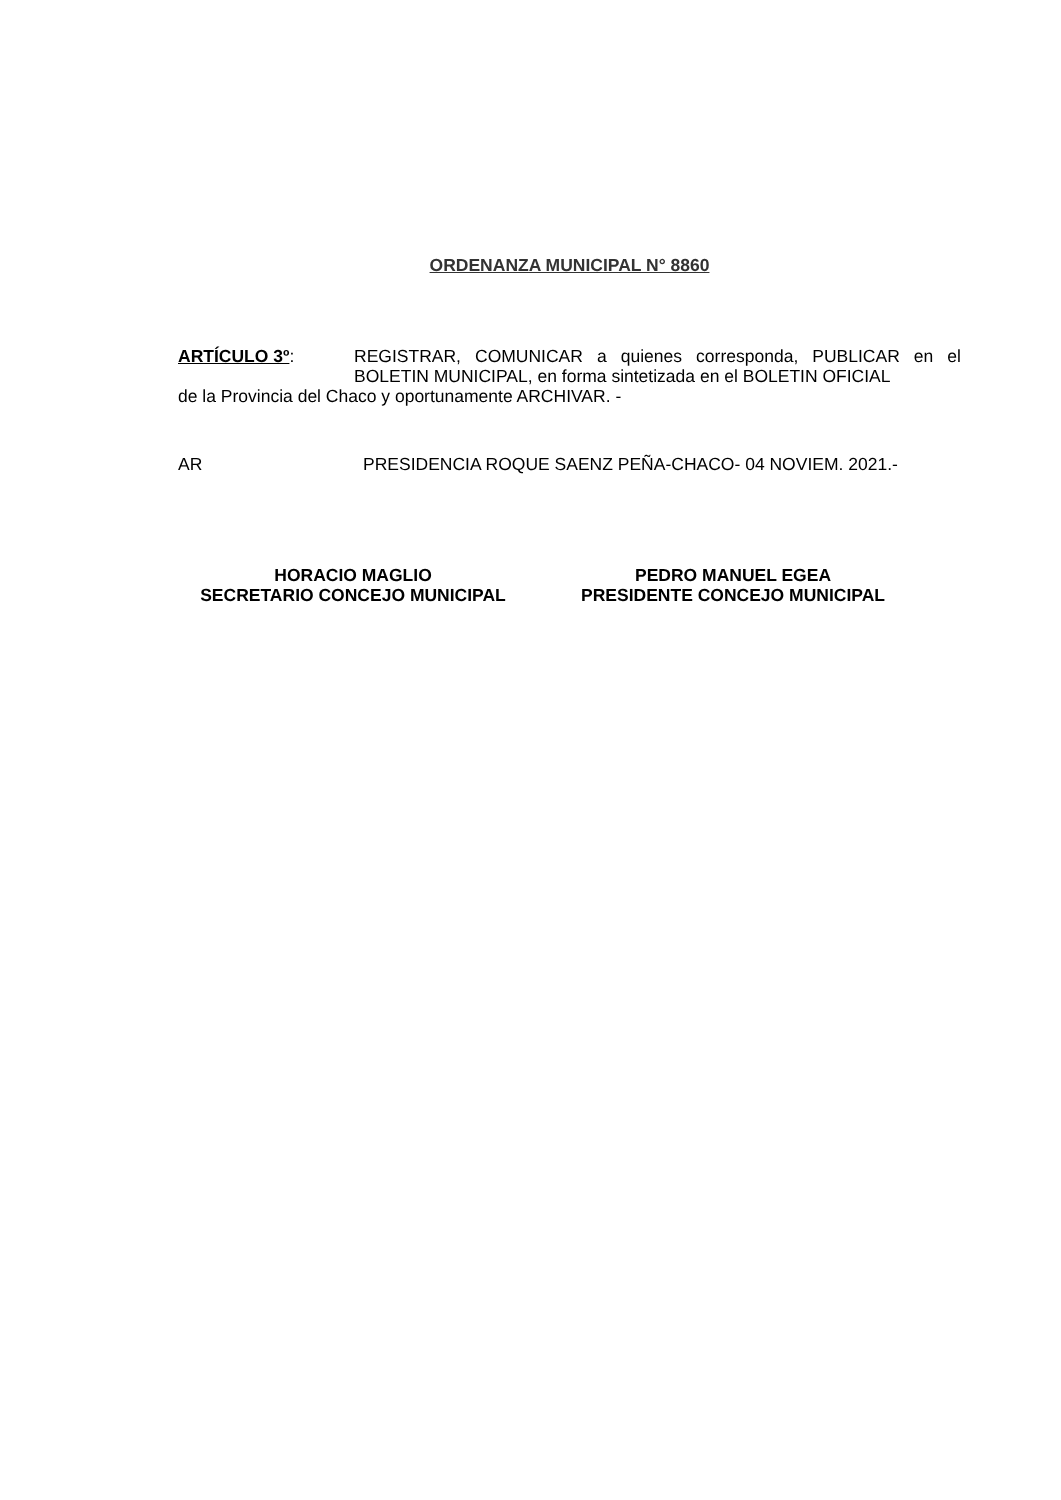ORDENANZA MUNICIPAL N° 8860
ARTÍCULO 3º: REGISTRAR, COMUNICAR a quienes corresponda, PUBLICAR en el BOLETIN MUNICIPAL, en forma sintetizada en el BOLETIN OFICIAL
de la Provincia del Chaco y oportunamente ARCHIVAR. -
AR PRESIDENCIA ROQUE SAENZ PEÑA-CHACO- 04 NOVIEM. 2021.-
HORACIO MAGLIO
SECRETARIO CONCEJO MUNICIPAL
PEDRO MANUEL EGEA
PRESIDENTE CONCEJO MUNICIPAL